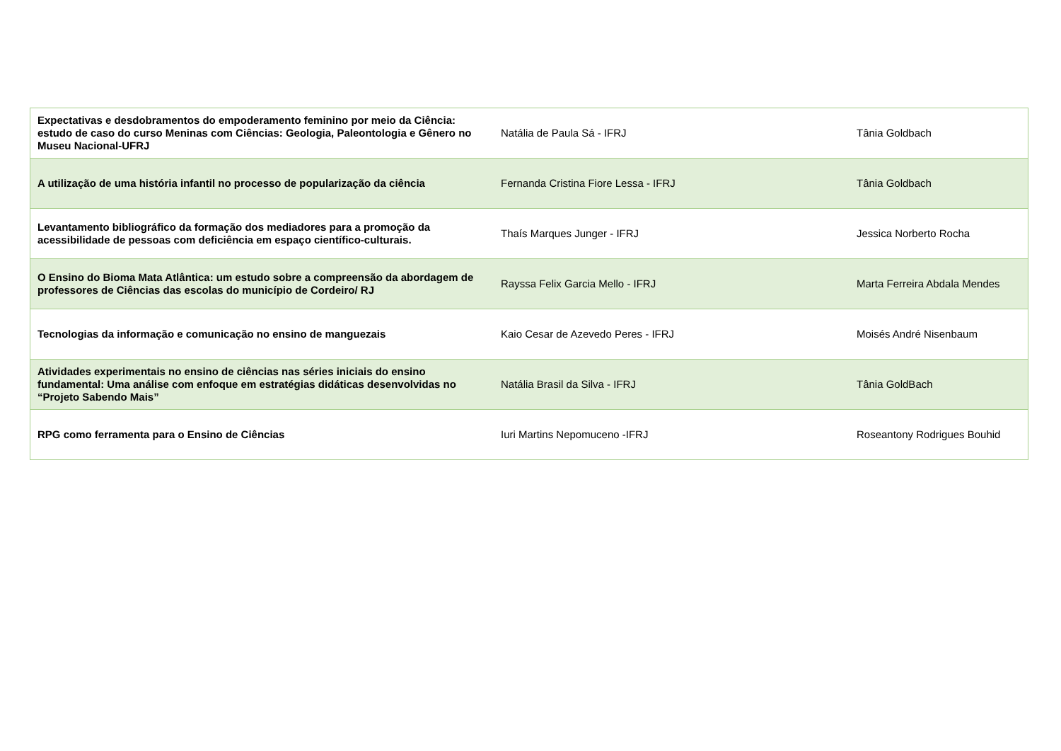| Expectativas e desdobramentos do empoderamento feminino por meio da Ciência: estudo de caso do curso Meninas com Ciências: Geologia, Paleontologia e Gênero no Museu Nacional-UFRJ | Natália de Paula Sá - IFRJ | Tânia Goldbach |
| A utilização de uma história infantil no processo de popularização da ciência | Fernanda Cristina Fiore Lessa - IFRJ | Tânia Goldbach |
| Levantamento bibliográfico da formação dos mediadores para a promoção da acessibilidade de pessoas com deficiência em espaço científico-culturais. | Thaís Marques Junger - IFRJ | Jessica Norberto Rocha |
| O Ensino do Bioma Mata Atlântica: um estudo sobre a compreensão da abordagem de professores de Ciências das escolas do município de Cordeiro/ RJ | Rayssa Felix Garcia Mello - IFRJ | Marta Ferreira Abdala Mendes |
| Tecnologias da informação e comunicação no ensino de manguezais | Kaio Cesar de Azevedo Peres - IFRJ | Moisés André Nisenbaum |
| Atividades experimentais no ensino de ciências nas séries iniciais do ensino fundamental: Uma análise com enfoque em estratégias didáticas desenvolvidas no “Projeto Sabendo Mais” | Natália Brasil da Silva - IFRJ | Tânia GoldBach |
| RPG como ferramenta para o Ensino de Ciências | Iuri Martins Nepomuceno -IFRJ | Roseantony Rodrigues Bouhid |